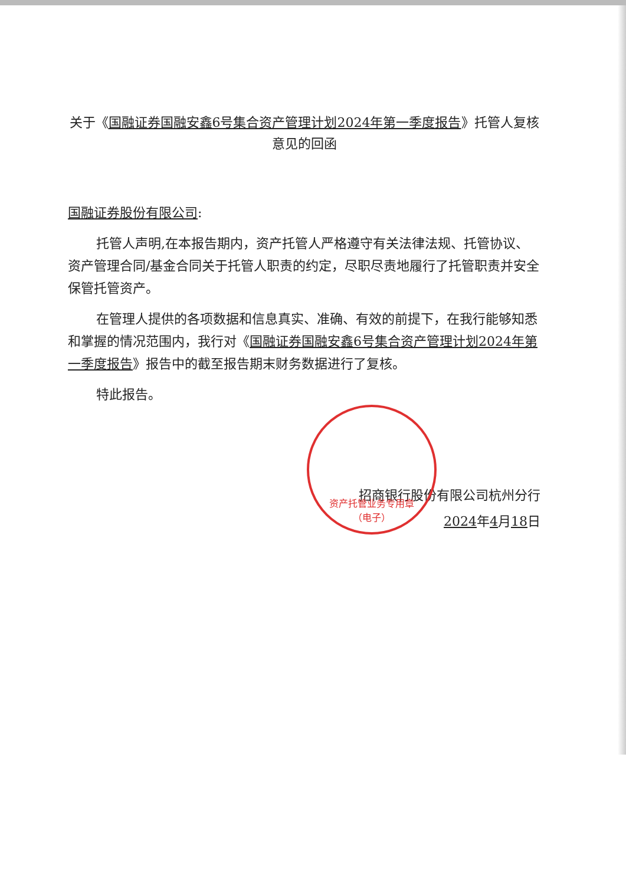资产托管业务专用章
（电子）
关于《国融证券国融安鑫6号集合资产管理计划2024年第一季度报告》托管人复核意见的回函
国融证券股份有限公司:
托管人声明,在本报告期内，资产托管人严格遵守有关法律法规、托管协议、资产管理合同/基金合同关于托管人职责的约定，尽职尽责地履行了托管职责并安全保管托管资产。
在管理人提供的各项数据和信息真实、准确、有效的前提下，在我行能够知悉和掌握的情况范围内，我行对《国融证券国融安鑫6号集合资产管理计划2024年第一季度报告》报告中的截至报告期末财务数据进行了复核。
特此报告。
招商银行股份有限公司杭州分行
2024年4月18日